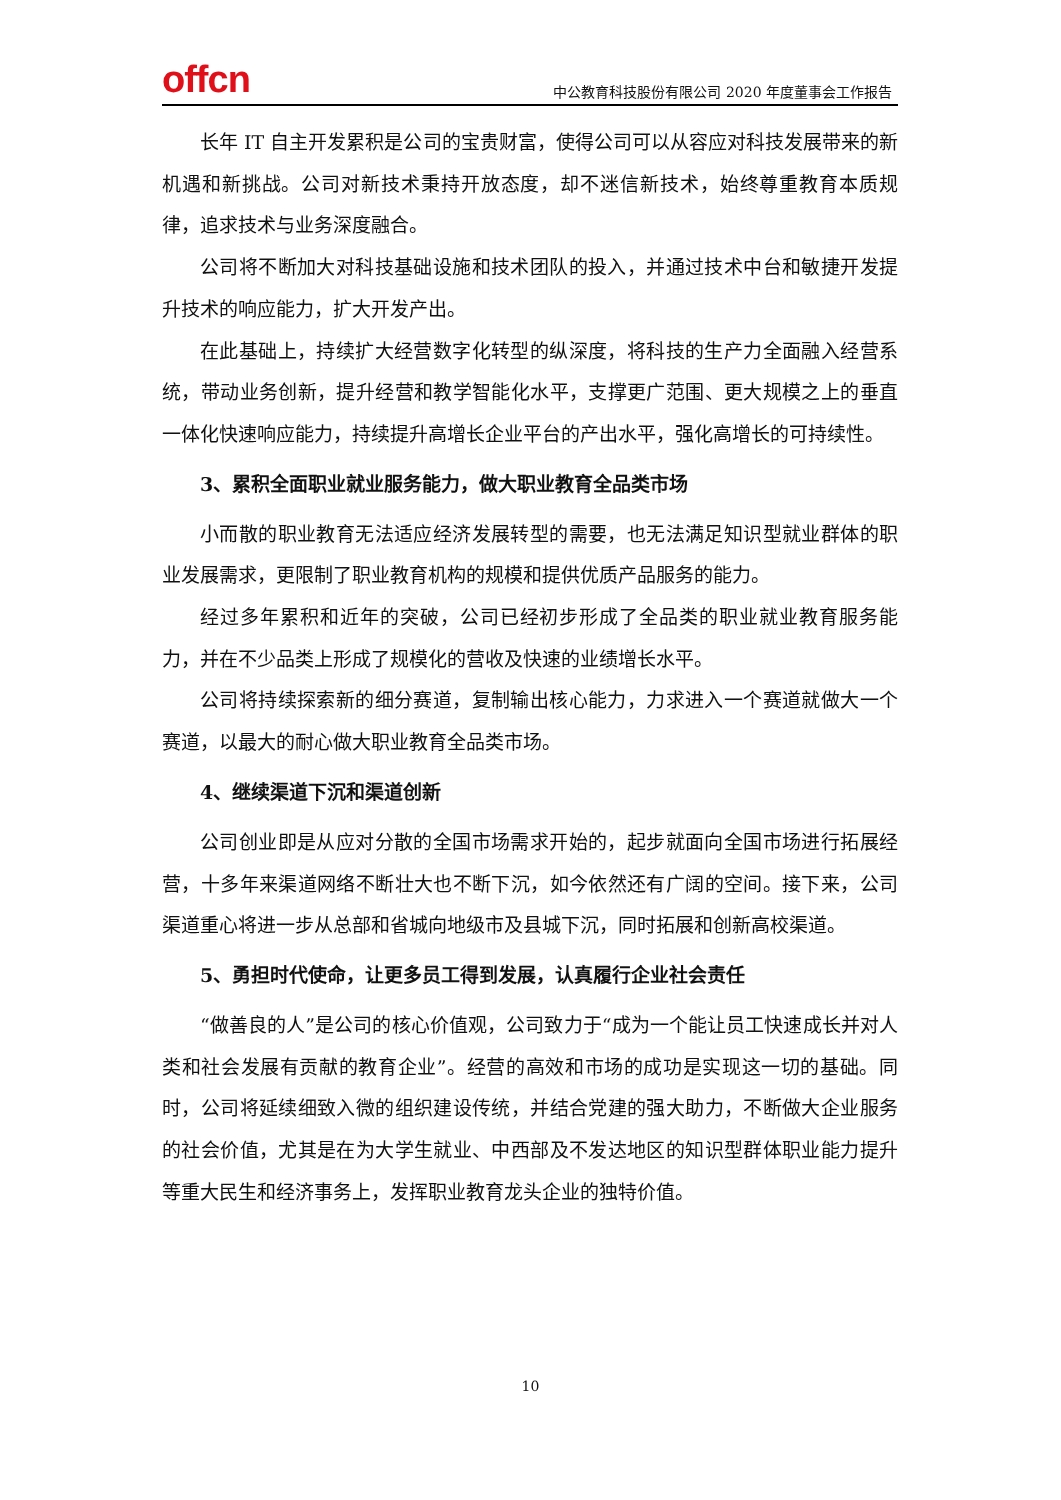offcn
中公教育科技股份有限公司 2020 年度董事会工作报告
长年 IT 自主开发累积是公司的宝贵财富，使得公司可以从容应对科技发展带来的新机遇和新挑战。公司对新技术秉持开放态度，却不迷信新技术，始终尊重教育本质规律，追求技术与业务深度融合。
公司将不断加大对科技基础设施和技术团队的投入，并通过技术中台和敏捷开发提升技术的响应能力，扩大开发产出。
在此基础上，持续扩大经营数字化转型的纵深度，将科技的生产力全面融入经营系统，带动业务创新，提升经营和教学智能化水平，支撑更广范围、更大规模之上的垂直一体化快速响应能力，持续提升高增长企业平台的产出水平，强化高增长的可持续性。
3、累积全面职业就业服务能力，做大职业教育全品类市场
小而散的职业教育无法适应经济发展转型的需要，也无法满足知识型就业群体的职业发展需求，更限制了职业教育机构的规模和提供优质产品服务的能力。
经过多年累积和近年的突破，公司已经初步形成了全品类的职业就业教育服务能力，并在不少品类上形成了规模化的营收及快速的业绩增长水平。
公司将持续探索新的细分赛道，复制输出核心能力，力求进入一个赛道就做大一个赛道，以最大的耐心做大职业教育全品类市场。
4、继续渠道下沉和渠道创新
公司创业即是从应对分散的全国市场需求开始的，起步就面向全国市场进行拓展经营，十多年来渠道网络不断壮大也不断下沉，如今依然还有广阔的空间。接下来，公司渠道重心将进一步从总部和省城向地级市及县城下沉，同时拓展和创新高校渠道。
5、勇担时代使命，让更多员工得到发展，认真履行企业社会责任
“做善良的人”是公司的核心价值观，公司致力于“成为一个能让员工快速成长并对人类和社会发展有贡献的教育企业”。经营的高效和市场的成功是实现这一切的基础。同时，公司将延续细致入微的组织建设传统，并结合党建的强大助力，不断做大企业服务的社会价值，尤其是在为大学生就业、中西部及不发达地区的知识型群体职业能力提升等重大民生和经济事务上，发挥职业教育龙头企业的独特价值。
10